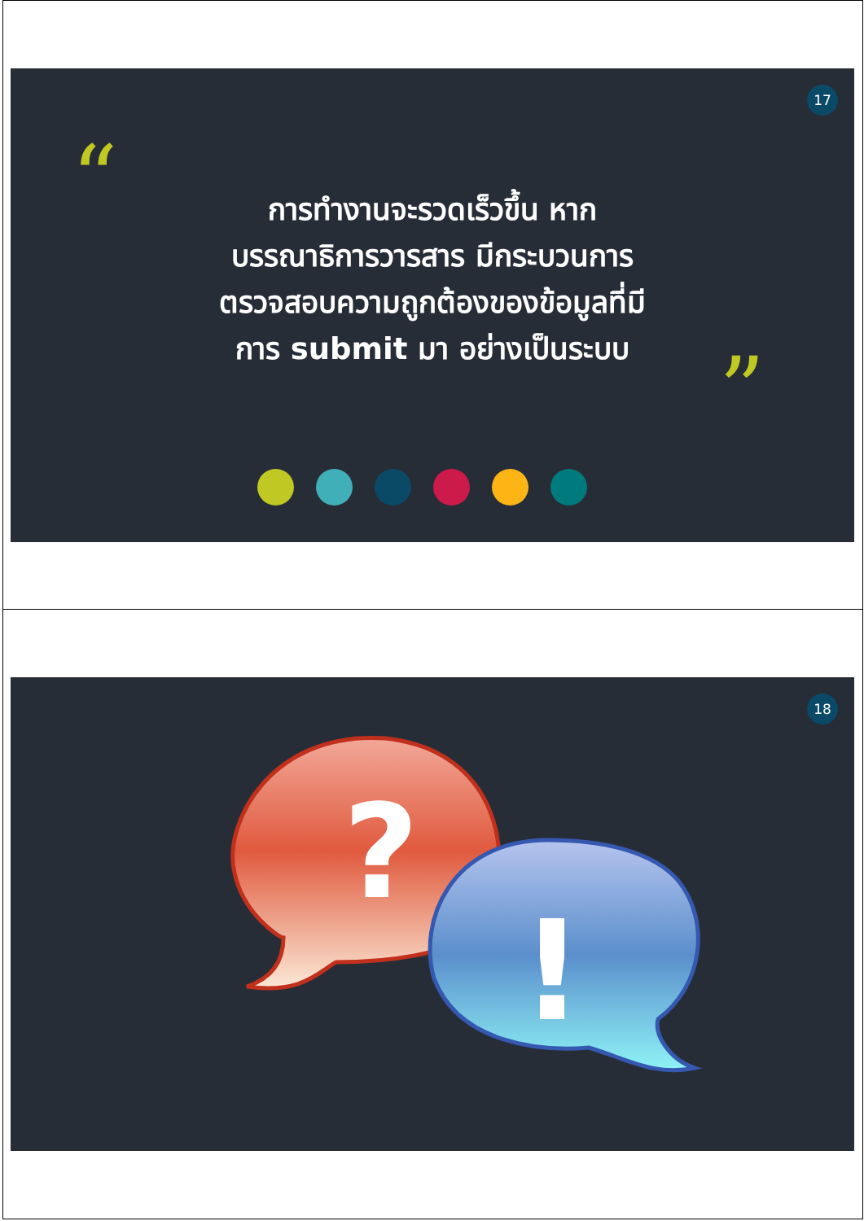17
“
”
การทำงานจะรวดเร็วขึ้น หาก
บรรณาธิการวารสาร มีกระบวนการ
ตรวจสอบความถูกต้องของข้อมูลที่มี
การ submit มา อย่างเป็นระบบ
18
?
!